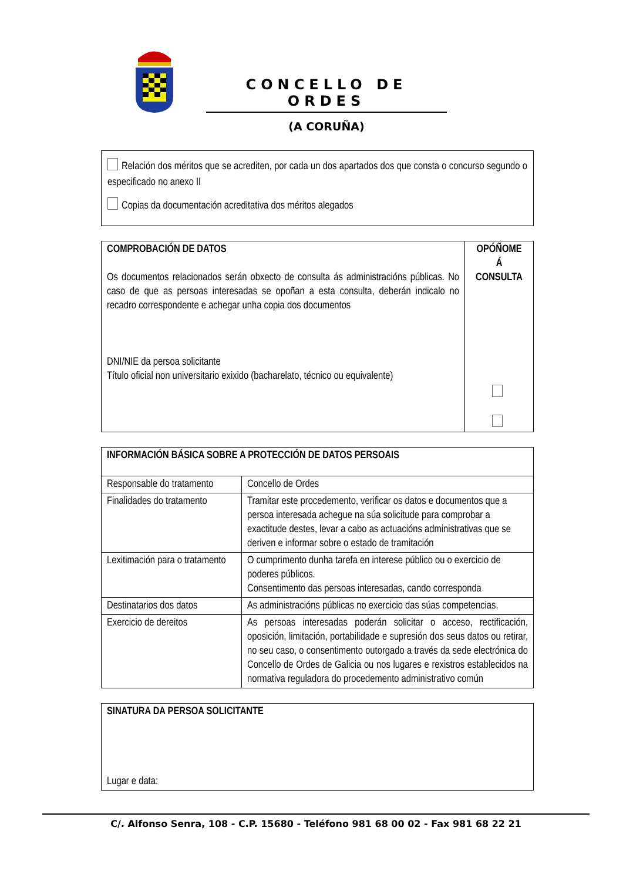CONCELLO DE ORDES
(A CORUÑA)
Relación dos méritos que se acrediten, por cada un dos apartados dos que consta o concurso segundo o especificado no anexo II
Copias da documentación acreditativa dos méritos alegados
| COMPROBACIÓN DE DATOS Os documentos relacionados serán obxecto de consulta ás administracións públicas. No caso de que as persoas interesadas se opoñan a esta consulta, deberán indicalo no recadro correspondente e achegar unha copia dos documentos DNI/NIE da persoa solicitante Título oficial non universitario exixido (bacharelato, técnico ou equivalente) | OPÓÑOME Á CONSULTA |
| INFORMACIÓN BÁSICA SOBRE A PROTECCIÓN DE DATOS PERSOAIS | |
| --- | --- |
| Responsable do tratamento | Concello de Ordes |
| Finalidades do tratamento | Tramitar este procedemento, verificar os datos e documentos que a persoa interesada achegue na súa solicitude para comprobar a exactitude destes, levar a cabo as actuacións administrativas que se deriven e informar sobre o estado de tramitación |
| Lexitimación para o tratamento | O cumprimento dunha tarefa en interese público ou o exercicio de poderes públicos. Consentimento das persoas interesadas, cando corresponda |
| Destinatarios dos datos | As administracións públicas no exercicio das súas competencias. |
| Exercicio de dereitos | As persoas interesadas poderán solicitar o acceso, rectificación, oposición, limitación, portabilidade e supresión dos seus datos ou retirar, no seu caso, o consentimento outorgado a través da sede electrónica do Concello de Ordes de Galicia ou nos lugares e rexistros establecidos na normativa reguladora do procedemento administrativo común |
| SINATURA DA PERSOA SOLICITANTE Lugar e data: |
C/. Alfonso Senra, 108 - C.P. 15680 - Teléfono 981 68 00 02 - Fax 981 68 22 21